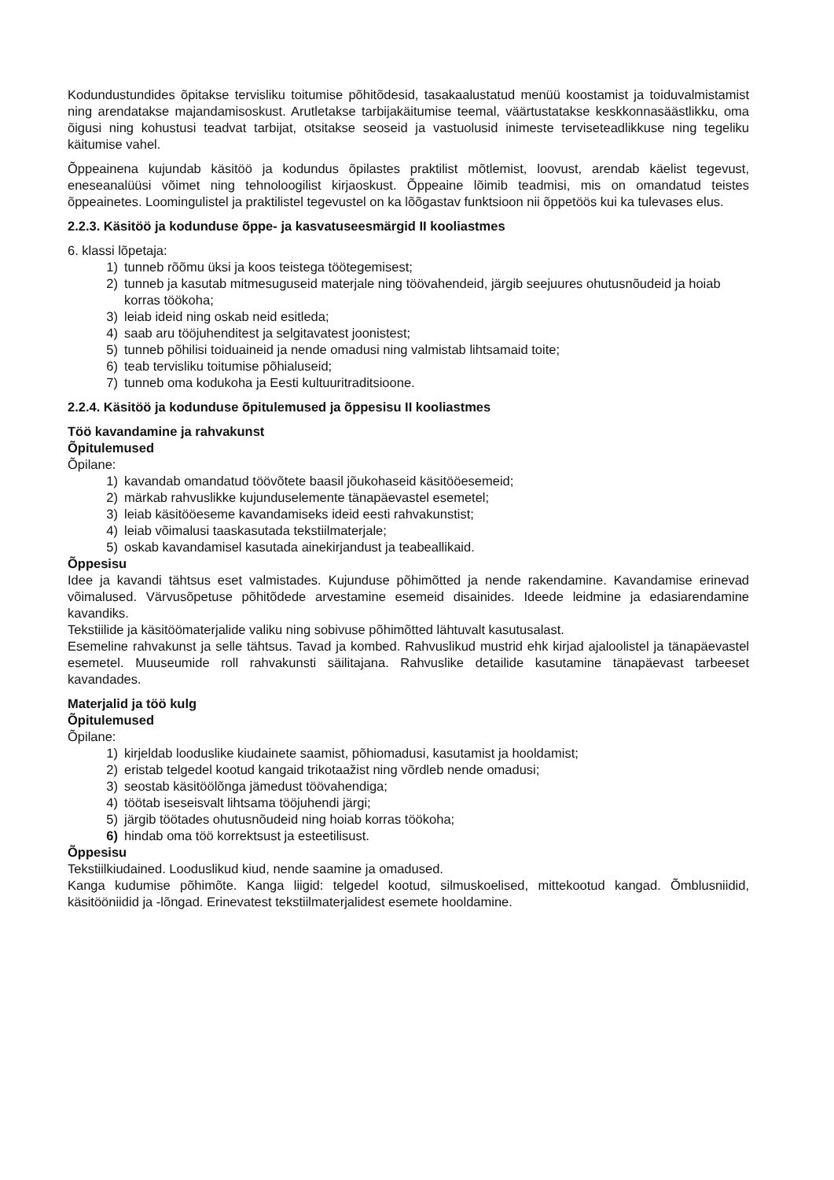Kodundustundides õpitakse tervisliku toitumise põhitõdesid, tasakaalustatud menüü koostamist ja toiduvalmistamist ning arendatakse majandamisoskust. Arutletakse tarbijakäitumise teemal, väärtustatakse keskkonnasäästlikku, oma õigusi ning kohustusi teadvat tarbijat, otsitakse seoseid ja vastuolusid inimeste terviseteadlikkuse ning tegeliku käitumise vahel.
Õppeainena kujundab käsitöö ja kodundus õpilastes praktilist mõtlemist, loovust, arendab käelist tegevust, eneseanalüüsi võimet ning tehnoloogilist kirjaoskust. Õppeaine lõimib teadmisi, mis on omandatud teistes õppeainetes. Loomingulistel ja praktilistel tegevustel on ka lõõgastav funktsioon nii õppetöös kui ka tulevases elus.
2.2.3. Käsitöö ja kodunduse õppe- ja kasvatuseesmärgid II kooliastmes
6. klassi lõpetaja:
1) tunneb rõõmu üksi ja koos teistega töötegemisest;
2) tunneb ja kasutab mitmesuguseid materjale ning töövahendeid, järgib seejuures ohutusnõudeid ja hoiab korras töökoha;
3) leiab ideid ning oskab neid esitleda;
4) saab aru tööjuhenditest ja selgitavatest joonistest;
5) tunneb põhilisi toiduaineid ja nende omadusi ning valmistab lihtsamaid toite;
6) teab tervisliku toitumise põhialuseid;
7) tunneb oma kodukoha ja Eesti kultuuritraditsioone.
2.2.4. Käsitöö ja kodunduse õpitulemused ja õppesisu II kooliastmes
Töö kavandamine ja rahvakunst
Õpitulemused
Õpilane:
1) kavandab omandatud töövõtete baasil jõukohaseid käsitööesemeid;
2) märkab rahvuslikke kujunduselemente tänapäevastel esemetel;
3) leiab käsitööeseme kavandamiseks ideid eesti rahvakunstist;
4) leiab võimalusi taaskasutada tekstiilmaterjale;
5) oskab kavandamisel kasutada ainekirjandust ja teabeallikaid.
Õppesisu
Idee ja kavandi tähtsus eset valmistades. Kujunduse põhimõtted ja nende rakendamine. Kavandamise erinevad võimalused. Värvusõpetuse põhitõdede arvestamine esemeid disainides. Ideede leidmine ja edasiarendamine kavandiks.
Tekstiilide ja käsitöömaterjalide valiku ning sobivuse põhimõtted lähtuvalt kasutusalast.
Esemeline rahvakunst ja selle tähtsus. Tavad ja kombed. Rahvuslikud mustrid ehk kirjad ajaloolistel ja tänapäevastel esemetel. Muuseumide roll rahvakunsti säilitajana. Rahvuslike detailide kasutamine tänapäevast tarbeeset kavandades.
Materjalid ja töö kulg
Õpitulemused
Õpilane:
1) kirjeldab looduslike kiudainete saamist, põhiomadusi, kasutamist ja hooldamist;
2) eristab telgedel kootud kangaid trikotaažist ning võrdleb nende omadusi;
3) seostab käsitöölõnga jämedust töövahendiga;
4) töötab iseseisvalt lihtsama tööjuhendi järgi;
5) järgib töötades ohutusnõudeid ning hoiab korras töökoha;
6) hindab oma töö korrektsust ja esteetilisust.
Õppesisu
Tekstiilkiudained. Looduslikud kiud, nende saamine ja omadused.
Kanga kudumise põhimõte. Kanga liigid: telgedel kootud, silmuskoelised, mittekootud kangad. Õmblusniidid, käsitööniidid ja -lõngad. Erinevatest tekstiilmaterjalidest esemete hooldamine.